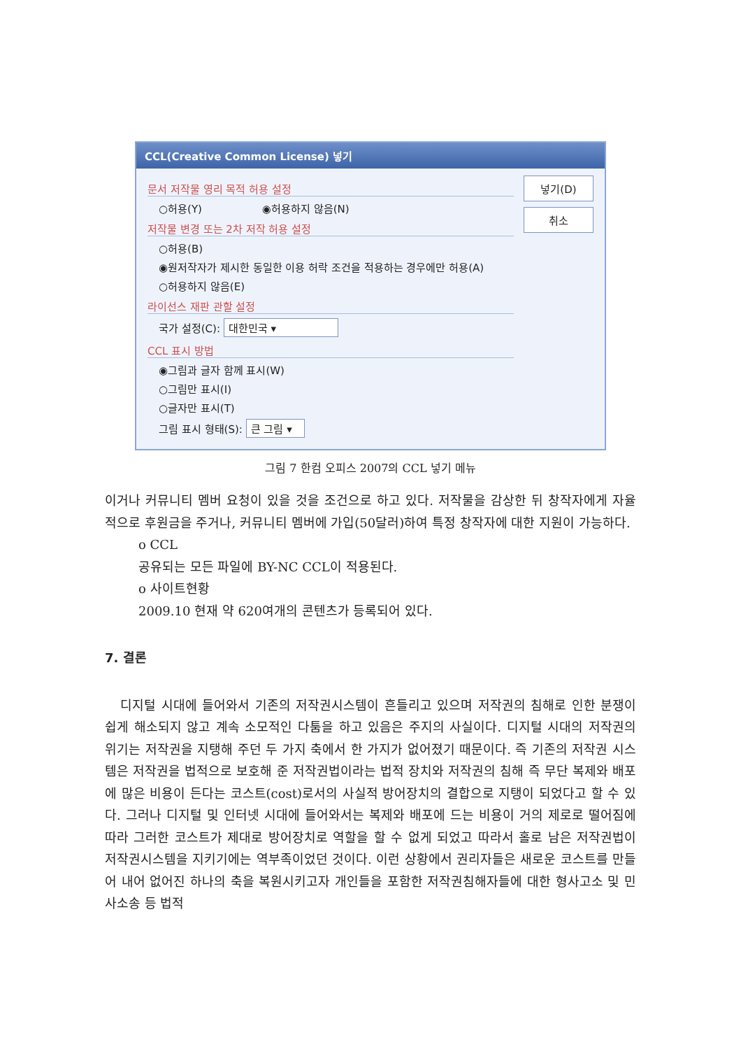CCL(Creative Common License) 넣기
문서 저작물 영리 목적 허용 설정
○허용(Y) ◉허용하지 않음(N)
저작물 변경 또는 2차 저작 허용 설정
○허용(B)
◉원저작자가 제시한 동일한 이용 허락 조건을 적용하는 경우에만 허용(A)
○허용하지 않음(E)
라이선스 재판 관할 설정
국가 설정(C): 대한민국 ▾
CCL 표시 방법
◉그림과 글자 함께 표시(W)
○그림만 표시(I)
○글자만 표시(T)
그림 표시 형태(S): 큰 그림 ▾
넣기(D)
취소
그림 7 한컴 오피스 2007의 CCL 넣기 메뉴
이거나 커뮤니티 멤버 요청이 있을 것을 조건으로 하고 있다. 저작물을 감상한 뒤 창작자에게 자율적으로 후원금을 주거나, 커뮤니티 멤버에 가입(50달러)하여 특정 창작자에 대한 지원이 가능하다.
o CCL
공유되는 모든 파일에 BY-NC CCL이 적용된다.
o 사이트현황
2009.10 현재 약 620여개의 콘텐츠가 등록되어 있다.
7. 결론
디지털 시대에 들어와서 기존의 저작권시스템이 흔들리고 있으며 저작권의 침해로 인한 분쟁이 쉽게 해소되지 않고 계속 소모적인 다툼을 하고 있음은 주지의 사실이다. 디지털 시대의 저작권의 위기는 저작권을 지탱해 주던 두 가지 축에서 한 가지가 없어졌기 때문이다. 즉 기존의 저작권 시스템은 저작권을 법적으로 보호해 준 저작권법이라는 법적 장치와 저작권의 침해 즉 무단 복제와 배포에 많은 비용이 든다는 코스트(cost)로서의 사실적 방어장치의 결합으로 지탱이 되었다고 할 수 있다. 그러나 디지털 및 인터넷 시대에 들어와서는 복제와 배포에 드는 비용이 거의 제로로 떨어짐에 따라 그러한 코스트가 제대로 방어장치로 역할을 할 수 없게 되었고 따라서 홀로 남은 저작권법이 저작권시스템을 지키기에는 역부족이었던 것이다. 이런 상황에서 권리자들은 새로운 코스트를 만들어 내어 없어진 하나의 축을 복원시키고자 개인들을 포함한 저작권침해자들에 대한 형사고소 및 민사소송 등 법적